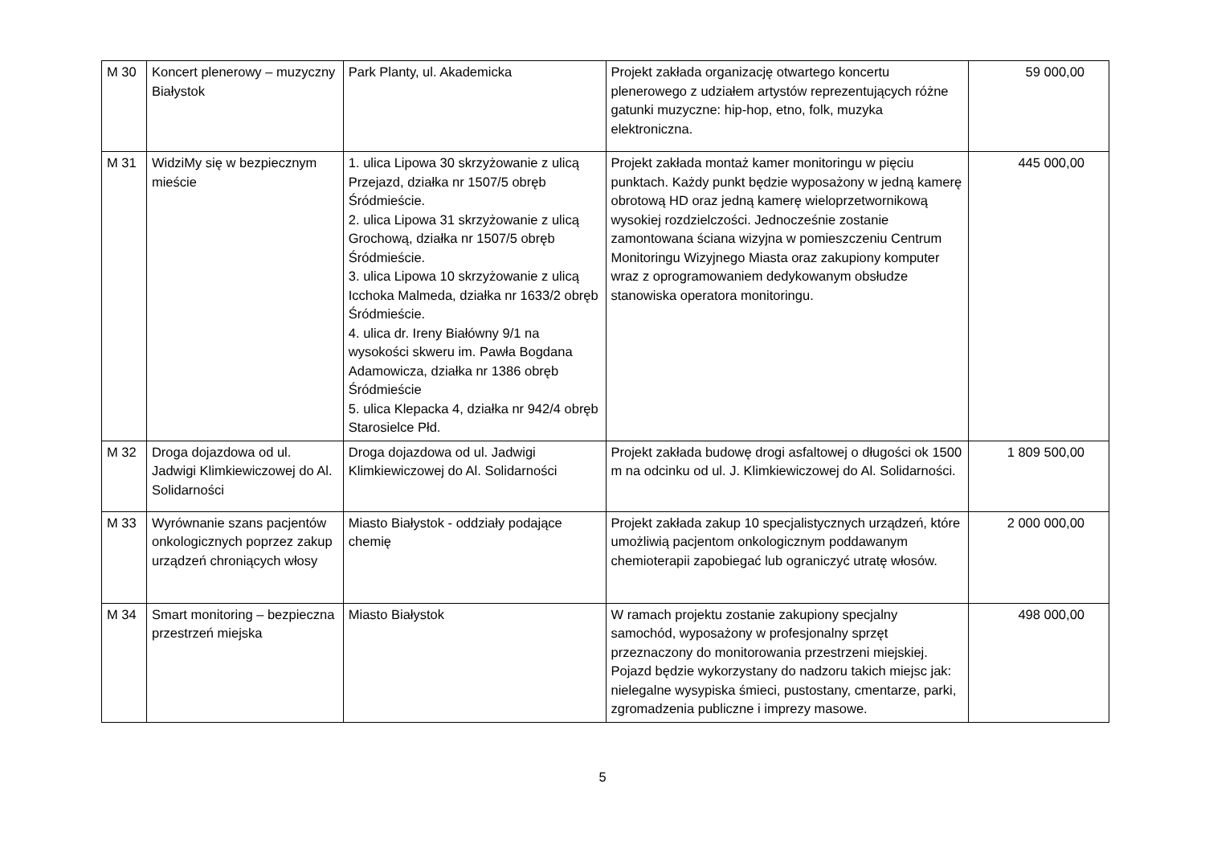| M 30 | Koncert plenerowy – muzyczny Białystok | Park Planty, ul. Akademicka | Projekt zakłada organizację otwartego koncertu plenerowego z udziałem artystów reprezentujących różne gatunki muzyczne: hip-hop, etno, folk, muzyka elektroniczna. | 59 000,00 |
| M 31 | WidziMy się w bezpiecznym mieście | 1. ulica Lipowa 30 skrzyżowanie z ulicą Przejazd, działka nr 1507/5 obręb Śródmieście. 2. ulica Lipowa 31 skrzyżowanie z ulicą Grochową, działka nr 1507/5 obręb Śródmieście. 3. ulica Lipowa 10 skrzyżowanie z ulicą Icchoka Malmeda, działka nr 1633/2 obręb Śródmieście. 4. ulica dr. Ireny Białówny 9/1 na wysokości skweru im. Pawła Bogdana Adamowicza, działka nr 1386 obręb Śródmieście 5. ulica Klepacka 4, działka nr 942/4 obręb Starosielce Płd. | Projekt zakłada montaż kamer monitoringu w pięciu punktach. Każdy punkt będzie wyposażony w jedną kamerę obrotową HD oraz jedną kamerę wieloprzetwornikową wysokiej rozdzielczości. Jednocześnie zostanie zamontowana ściana wizyjna w pomieszczeniu Centrum Monitoringu Wizyjnego Miasta oraz zakupiony komputer wraz z oprogramowaniem dedykowanym obsłudze stanowiska operatora monitoringu. | 445 000,00 |
| M 32 | Droga dojazdowa od ul. Jadwigi Klimkiewiczowej do Al. Solidarności | Droga dojazdowa od ul. Jadwigi Klimkiewiczowej do Al. Solidarności | Projekt zakłada budowę drogi asfaltowej o długości ok 1500 m na odcinku od ul. J. Klimkiewiczowej do Al. Solidarności. | 1 809 500,00 |
| M 33 | Wyrównanie szans pacjentów onkologicznych poprzez zakup urządzeń chroniących włosy | Miasto Białystok - oddziały podające chemię | Projekt zakłada zakup 10 specjalistycznych urządzeń, które umożliwią pacjentom onkologicznym poddawanym chemioterapii zapobiegać lub ograniczyć utratę włosów. | 2 000 000,00 |
| M 34 | Smart monitoring – bezpieczna przestrzeń miejska | Miasto Białystok | W ramach projektu zostanie zakupiony specjalny samochód, wyposażony w profesjonalny sprzęt przeznaczony do monitorowania przestrzeni miejskiej. Pojazd będzie wykorzystany do nadzoru takich miejsc jak: nielegalne wysypiska śmieci, pustostany, cmentarze, parki, zgromadzenia publiczne i imprezy masowe. | 498 000,00 |
5